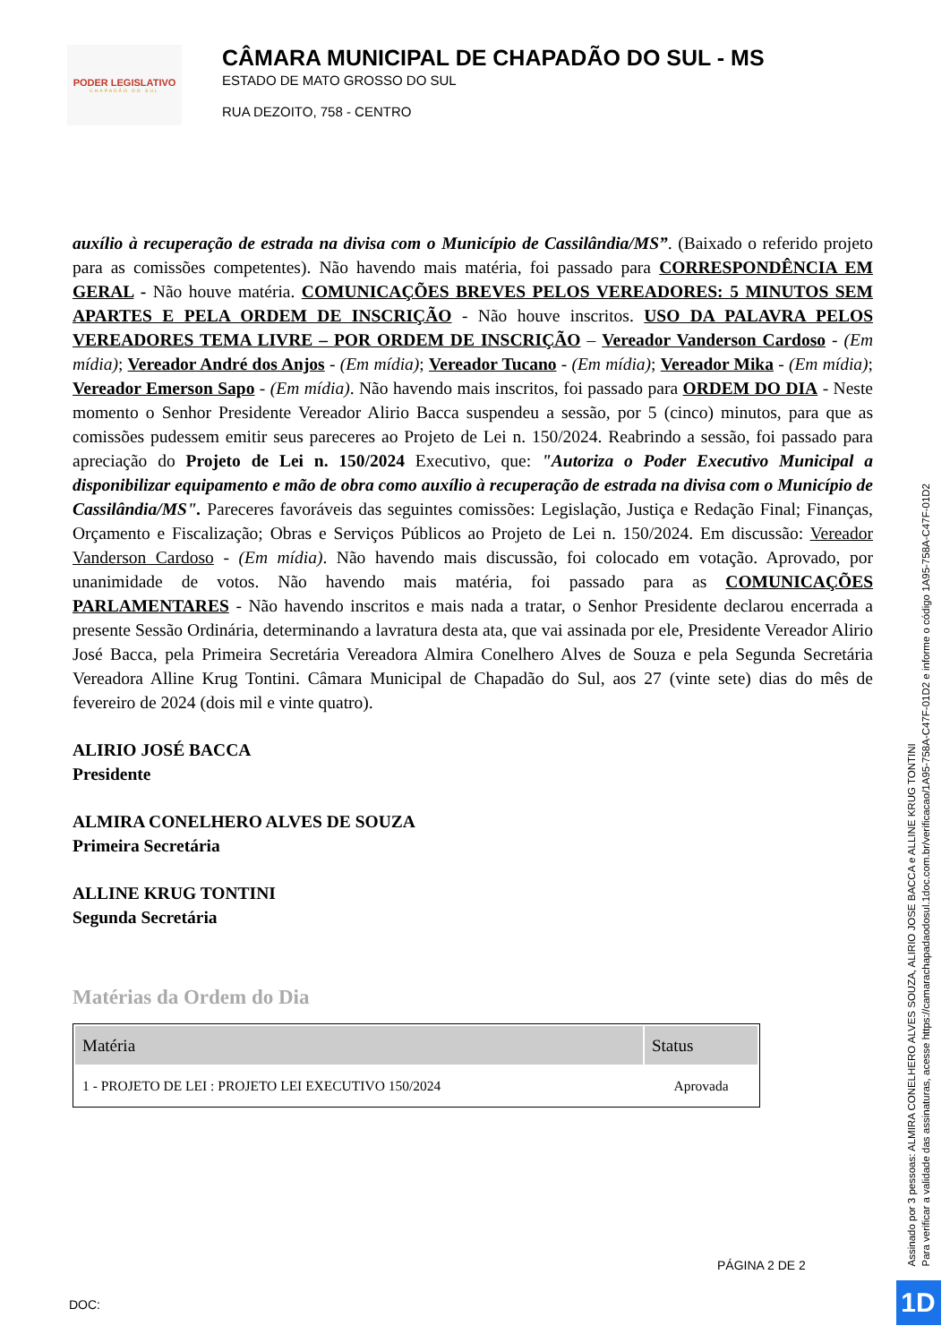PODER LEGISLATIVO
CHAPADÃO DO SUL
CÂMARA MUNICIPAL DE CHAPADÃO DO SUL - MS
ESTADO DE MATO GROSSO DO SUL
RUA DEZOITO, 758 - CENTRO
auxílio à recuperação de estrada na divisa com o Município de Cassilândia/MS”. (Baixado o referido projeto para as comissões competentes). Não havendo mais matéria, foi passado para CORRESPONDÊNCIA EM GERAL - Não houve matéria. COMUNICAÇÕES BREVES PELOS VEREADORES: 5 MINUTOS SEM APARTES E PELA ORDEM DE INSCRIÇÃO - Não houve inscritos. USO DA PALAVRA PELOS VEREADORES TEMA LIVRE – POR ORDEM DE INSCRIÇÃO – Vereador Vanderson Cardoso - (Em mídia); Vereador André dos Anjos - (Em mídia); Vereador Tucano - (Em mídia); Vereador Mika - (Em mídia); Vereador Emerson Sapo - (Em mídia). Não havendo mais inscritos, foi passado para ORDEM DO DIA - Neste momento o Senhor Presidente Vereador Alirio Bacca suspendeu a sessão, por 5 (cinco) minutos, para que as comissões pudessem emitir seus pareceres ao Projeto de Lei n. 150/2024. Reabrindo a sessão, foi passado para apreciação do Projeto de Lei n. 150/2024 Executivo, que: "Autoriza o Poder Executivo Municipal a disponibilizar equipamento e mão de obra como auxílio à recuperação de estrada na divisa com o Município de Cassilândia/MS". Pareceres favoráveis das seguintes comissões: Legislação, Justiça e Redação Final; Finanças, Orçamento e Fiscalização; Obras e Serviços Públicos ao Projeto de Lei n. 150/2024. Em discussão: Vereador Vanderson Cardoso - (Em mídia). Não havendo mais discussão, foi colocado em votação. Aprovado, por unanimidade de votos. Não havendo mais matéria, foi passado para as COMUNICAÇÕES PARLAMENTARES - Não havendo inscritos e mais nada a tratar, o Senhor Presidente declarou encerrada a presente Sessão Ordinária, determinando a lavratura desta ata, que vai assinada por ele, Presidente Vereador Alirio José Bacca, pela Primeira Secretária Vereadora Almira Conelhero Alves de Souza e pela Segunda Secretária Vereadora Alline Krug Tontini. Câmara Municipal de Chapadão do Sul, aos 27 (vinte sete) dias do mês de fevereiro de 2024 (dois mil e vinte quatro).
ALIRIO JOSÉ BACCA
Presidente
ALMIRA CONELHERO ALVES DE SOUZA
Primeira Secretária
ALLINE KRUG TONTINI
Segunda Secretária
Matérias da Ordem do Dia
| Matéria | Status |
| --- | --- |
| 1 - PROJETO DE LEI : PROJETO LEI EXECUTIVO 150/2024 | Aprovada |
PÁGINA 2 DE 2
DOC:
Assinado por 3 pessoas: ALMIRA CONELHERO ALVES SOUZA, ALIRIO JOSE BACCA e ALLINE KRUG TONTINI
Para verificar a validade das assinaturas, acesse https://camarachapadaodosul.1doc.com.br/verificacao/1A95-758A-C47F-01D2 e informe o código 1A95-758A-C47F-01D2
1D